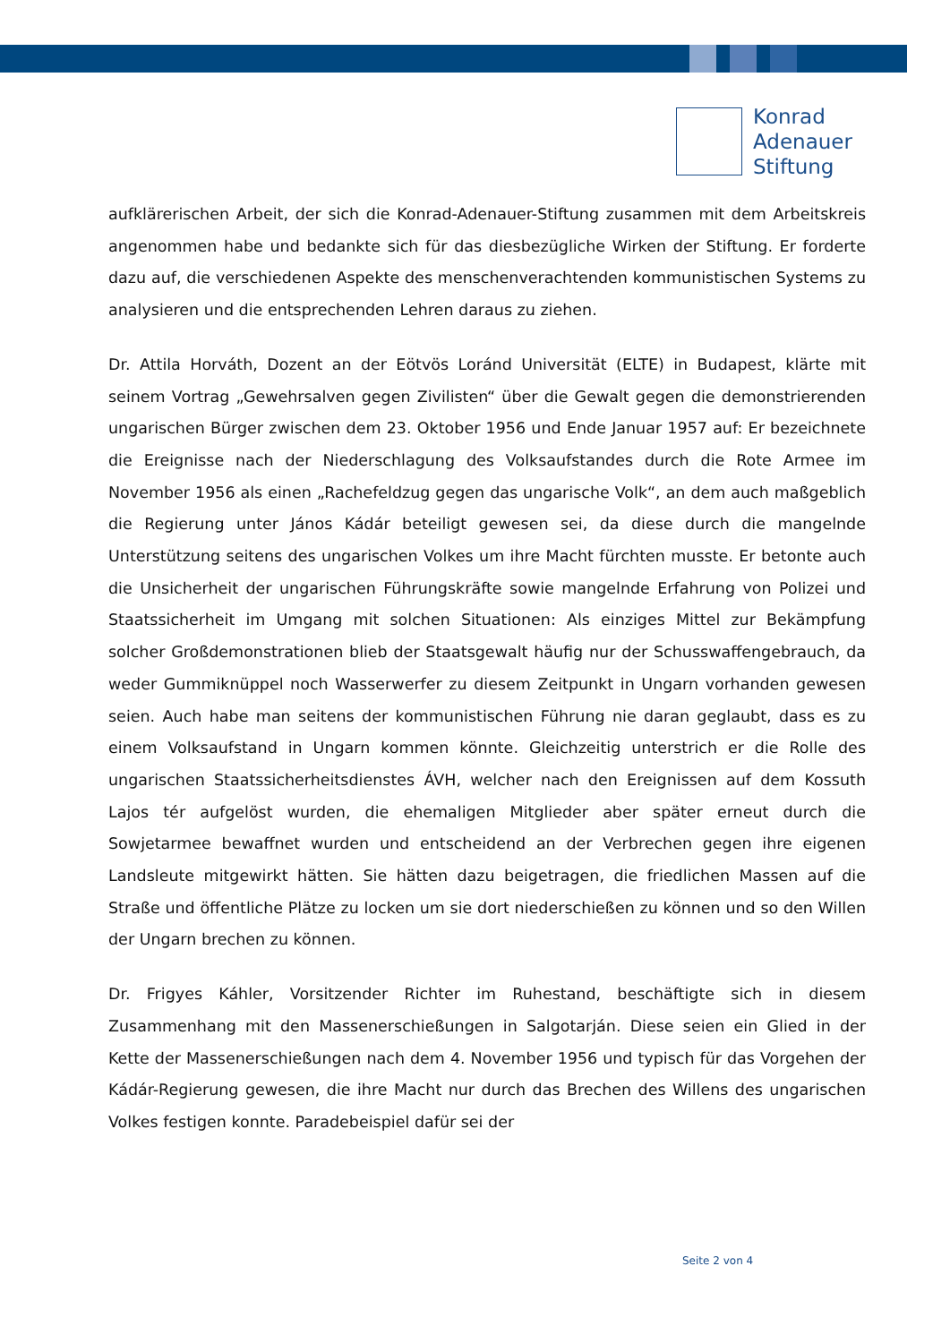Konrad
Adenauer
Stiftung
aufklärerischen Arbeit, der sich die Konrad-Adenauer-Stiftung zusammen mit dem Arbeitskreis angenommen habe und bedankte sich für das diesbezügliche Wirken der Stiftung. Er forderte dazu auf, die verschiedenen Aspekte des menschenverachtenden kommunistischen Systems zu analysieren und die entsprechenden Lehren daraus zu ziehen.
Dr. Attila Horváth, Dozent an der Eötvös Loránd Universität (ELTE) in Budapest, klärte mit seinem Vortrag „Gewehrsalven gegen Zivilisten“ über die Gewalt gegen die demonstrierenden ungarischen Bürger zwischen dem 23. Oktober 1956 und Ende Januar 1957 auf: Er bezeichnete die Ereignisse nach der Niederschlagung des Volksaufstandes durch die Rote Armee im November 1956 als einen „Rachefeldzug gegen das ungarische Volk“, an dem auch maßgeblich die Regierung unter János Kádár beteiligt gewesen sei, da diese durch die mangelnde Unterstützung seitens des ungarischen Volkes um ihre Macht fürchten musste. Er betonte auch die Unsicherheit der ungarischen Führungskräfte sowie mangelnde Erfahrung von Polizei und Staatssicherheit im Umgang mit solchen Situationen: Als einziges Mittel zur Bekämpfung solcher Großdemonstrationen blieb der Staatsgewalt häufig nur der Schusswaffengebrauch, da weder Gummiknüppel noch Wasserwerfer zu diesem Zeitpunkt in Ungarn vorhanden gewesen seien. Auch habe man seitens der kommunistischen Führung nie daran geglaubt, dass es zu einem Volksaufstand in Ungarn kommen könnte. Gleichzeitig unterstrich er die Rolle des ungarischen Staatssicherheitsdienstes ÁVH, welcher nach den Ereignissen auf dem Kossuth Lajos tér aufgelöst wurden, die ehemaligen Mitglieder aber später erneut durch die Sowjetarmee bewaffnet wurden und entscheidend an der Verbrechen gegen ihre eigenen Landsleute mitgewirkt hätten. Sie hätten dazu beigetragen, die friedlichen Massen auf die Straße und öffentliche Plätze zu locken um sie dort niederschießen zu können und so den Willen der Ungarn brechen zu können.
Dr. Frigyes Káhler, Vorsitzender Richter im Ruhestand, beschäftigte sich in diesem Zusammenhang mit den Massenerschießungen in Salgotarján. Diese seien ein Glied in der Kette der Massenerschießungen nach dem 4. November 1956 und typisch für das Vorgehen der Kádár-Regierung gewesen, die ihre Macht nur durch das Brechen des Willens des ungarischen Volkes festigen konnte. Paradebeispiel dafür sei der
Seite 2 von 4